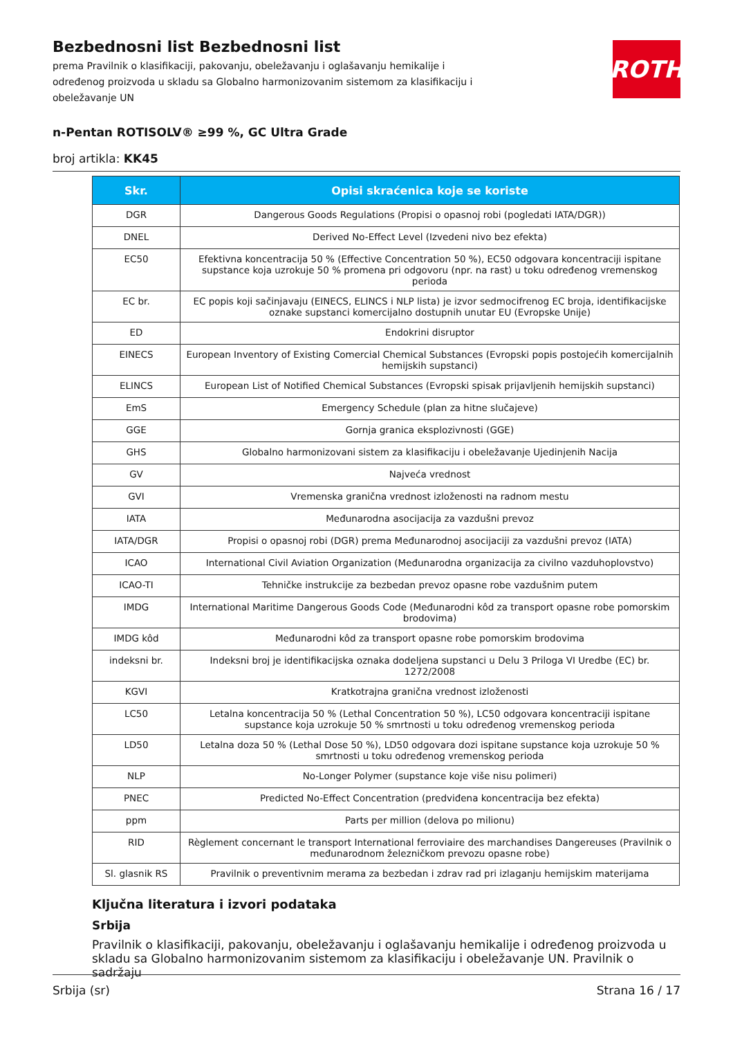ROTH
Bezbednosni list Bezbednosni list
prema Pravilnik o klasifikaciji, pakovanju, obeležavanju i oglašavanju hemikalije i određenog proizvoda u skladu sa Globalno harmonizovanim sistemom za klasifikaciju i obeležavanje UN
n-Pentan ROTISOLV® ≥99 %, GC Ultra Grade
broj artikla: KK45
| Skr. | Opisi skraćenica koje se koriste |
| --- | --- |
| DGR | Dangerous Goods Regulations (Propisi o opasnoj robi (pogledati IATA/DGR)) |
| DNEL | Derived No-Effect Level (Izvedeni nivo bez efekta) |
| EC50 | Efektivna koncentracija 50 % (Effective Concentration 50 %), EC50 odgovara koncentraciji ispitane supstance koja uzrokuje 50 % promena pri odgovoru (npr. na rast) u toku određenog vremenskog perioda |
| EC br. | EC popis koji sačinjavaju (EINECS, ELINCS i NLP lista) je izvor sedmocifrenog EC broja, identifikacijske oznake supstanci komercijalno dostupnih unutar EU (Evropske Unije) |
| ED | Endokrini disruptor |
| EINECS | European Inventory of Existing Comercial Chemical Substances (Evropski popis postojećih komercijalnih hemijskih supstanci) |
| ELINCS | European List of Notified Chemical Substances (Evropski spisak prijavljenih hemijskih supstanci) |
| EmS | Emergency Schedule (plan za hitne slučajeve) |
| GGE | Gornja granica eksplozivnosti (GGE) |
| GHS | Globalno harmonizovani sistem za klasifikaciju i obeležavanje Ujedinjenih Nacija |
| GV | Najveća vrednost |
| GVI | Vremenska granična vrednost izloženosti na radnom mestu |
| IATA | Međunarodna asocijacija za vazdušni prevoz |
| IATA/DGR | Propisi o opasnoj robi (DGR) prema Međunarodnoj asocijaciji za vazdušni prevoz (IATA) |
| ICAO | International Civil Aviation Organization (Međunarodna organizacija za civilno vazduhoplovstvo) |
| ICAO-TI | Tehničke instrukcije za bezbedan prevoz opasne robe vazdušnim putem |
| IMDG | International Maritime Dangerous Goods Code (Međunarodni kôd za transport opasne robe pomorskim brodovima) |
| IMDG kôd | Međunarodni kôd za transport opasne robe pomorskim brodovima |
| indeksni br. | Indeksni broj je identifikacijska oznaka dodeljena supstanci u Delu 3 Priloga VI Uredbe (EC) br. 1272/2008 |
| KGVI | Kratkotrajna granična vrednost izloženosti |
| LC50 | Letalna koncentracija 50 % (Lethal Concentration 50 %), LC50 odgovara koncentraciji ispitane supstance koja uzrokuje 50 % smrtnosti u toku određenog vremenskog perioda |
| LD50 | Letalna doza 50 % (Lethal Dose 50 %), LD50 odgovara dozi ispitane supstance koja uzrokuje 50 % smrtnosti u toku određenog vremenskog perioda |
| NLP | No-Longer Polymer (supstance koje više nisu polimeri) |
| PNEC | Predicted No-Effect Concentration (predviđena koncentracija bez efekta) |
| ppm | Parts per million (delova po milionu) |
| RID | Règlement concernant le transport International ferroviaire des marchandises Dangereuses (Pravilnik o međunarodnom železničkom prevozu opasne robe) |
| Sl. glasnik RS | Pravilnik o preventivnim merama za bezbedan i zdrav rad pri izlaganju hemijskim materijama |
Ključna literatura i izvori podataka
Srbija
Pravilnik o klasifikaciji, pakovanju, obeležavanju i oglašavanju hemikalije i određenog proizvoda u skladu sa Globalno harmonizovanim sistemom za klasifikaciju i obeležavanje UN. Pravilnik o sadržaju
Srbija (sr) Strana 16 / 17